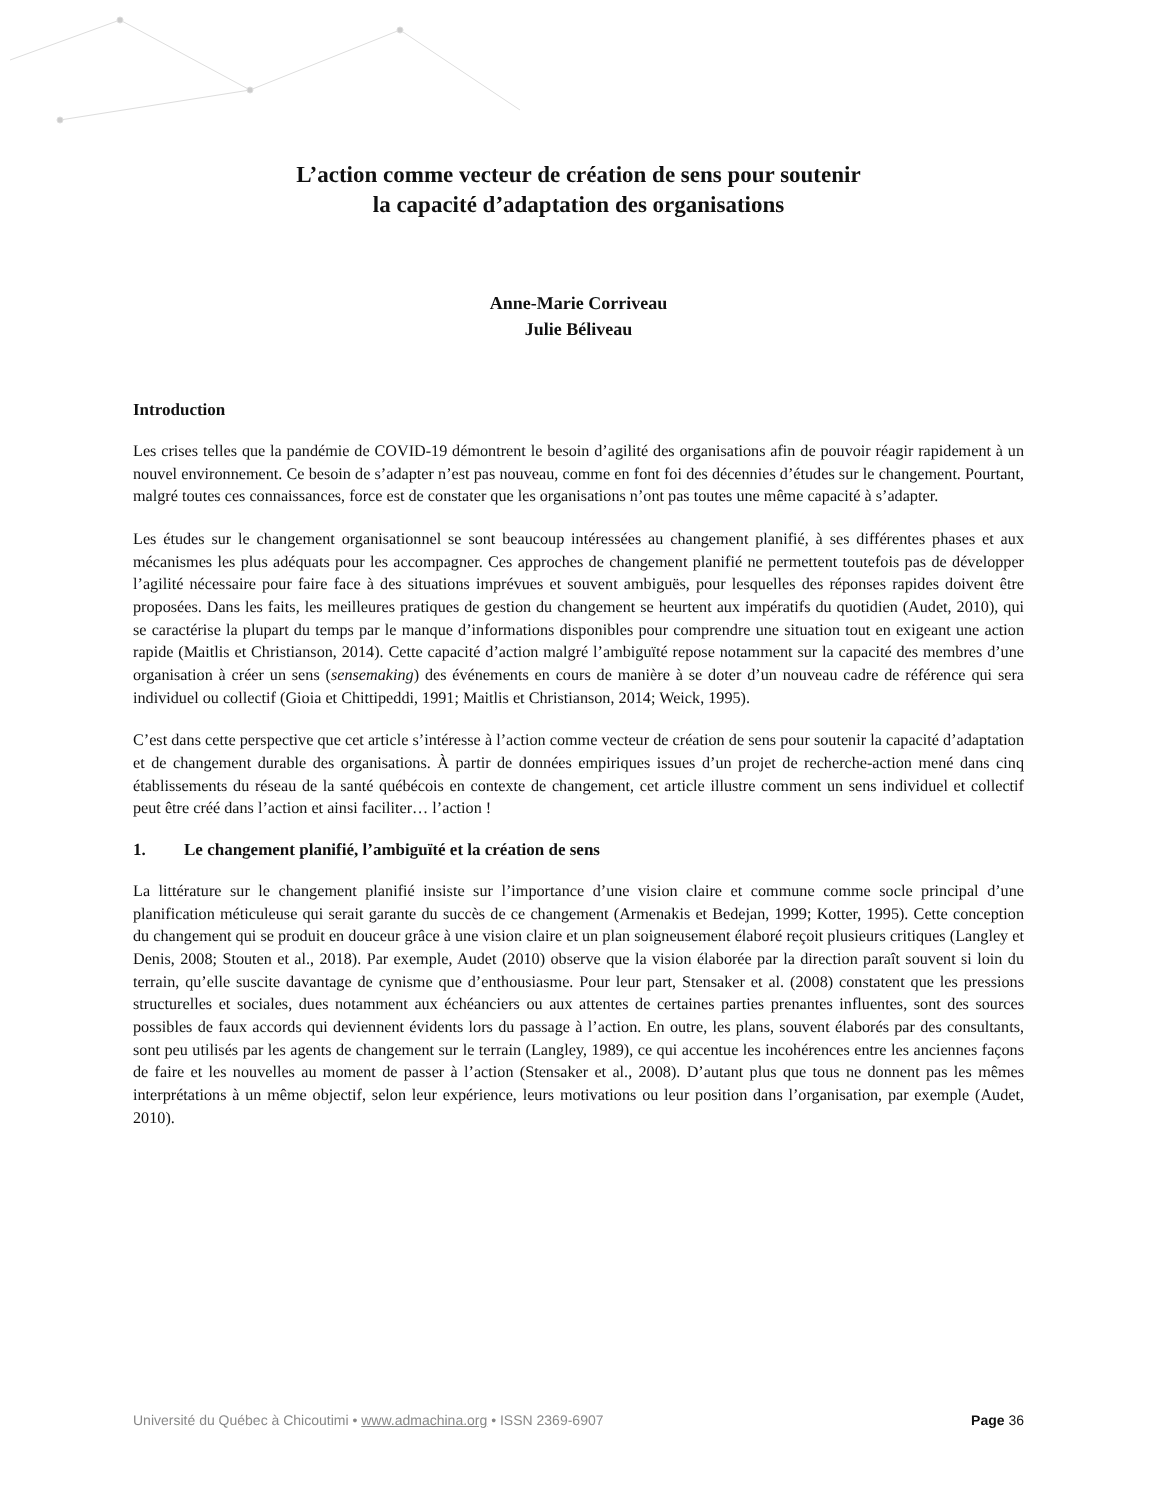L’action comme vecteur de création de sens pour soutenir
la capacité d’adaptation des organisations
Anne-Marie Corriveau
Julie Béliveau
Introduction
Les crises telles que la pandémie de COVID-19 démontrent le besoin d’agilité des organisations afin de pouvoir réagir rapidement à un nouvel environnement. Ce besoin de s’adapter n’est pas nouveau, comme en font foi des décennies d’études sur le changement. Pourtant, malgré toutes ces connaissances, force est de constater que les organisations n’ont pas toutes une même capacité à s’adapter.
Les études sur le changement organisationnel se sont beaucoup intéressées au changement planifié, à ses différentes phases et aux mécanismes les plus adéquats pour les accompagner. Ces approches de changement planifié ne permettent toutefois pas de développer l’agilité nécessaire pour faire face à des situations imprévues et souvent ambiguës, pour lesquelles des réponses rapides doivent être proposées. Dans les faits, les meilleures pratiques de gestion du changement se heurtent aux impératifs du quotidien (Audet, 2010), qui se caractérise la plupart du temps par le manque d’informations disponibles pour comprendre une situation tout en exigeant une action rapide (Maitlis et Christianson, 2014). Cette capacité d’action malgré l’ambiguïté repose notamment sur la capacité des membres d’une organisation à créer un sens (sensemaking) des événements en cours de manière à se doter d’un nouveau cadre de référence qui sera individuel ou collectif (Gioia et Chittipeddi, 1991; Maitlis et Christianson, 2014; Weick, 1995).
C’est dans cette perspective que cet article s’intéresse à l’action comme vecteur de création de sens pour soutenir la capacité d’adaptation et de changement durable des organisations. À partir de données empiriques issues d’un projet de recherche-action mené dans cinq établissements du réseau de la santé québécois en contexte de changement, cet article illustre comment un sens individuel et collectif peut être créé dans l’action et ainsi faciliter… l’action !
1. Le changement planifié, l’ambiguïté et la création de sens
La littérature sur le changement planifié insiste sur l’importance d’une vision claire et commune comme socle principal d’une planification méticuleuse qui serait garante du succès de ce changement (Armenakis et Bedejan, 1999; Kotter, 1995). Cette conception du changement qui se produit en douceur grâce à une vision claire et un plan soigneusement élaboré reçoit plusieurs critiques (Langley et Denis, 2008; Stouten et al., 2018). Par exemple, Audet (2010) observe que la vision élaborée par la direction paraît souvent si loin du terrain, qu’elle suscite davantage de cynisme que d’enthousiasme. Pour leur part, Stensaker et al. (2008) constatent que les pressions structurelles et sociales, dues notamment aux échéanciers ou aux attentes de certaines parties prenantes influentes, sont des sources possibles de faux accords qui deviennent évidents lors du passage à l’action. En outre, les plans, souvent élaborés par des consultants, sont peu utilisés par les agents de changement sur le terrain (Langley, 1989), ce qui accentue les incohérences entre les anciennes façons de faire et les nouvelles au moment de passer à l’action (Stensaker et al., 2008). D’autant plus que tous ne donnent pas les mêmes interprétations à un même objectif, selon leur expérience, leurs motivations ou leur position dans l’organisation, par exemple (Audet, 2010).
Université du Québec à Chicoutimi • www.admachina.org • ISSN 2369-6907
Page 36